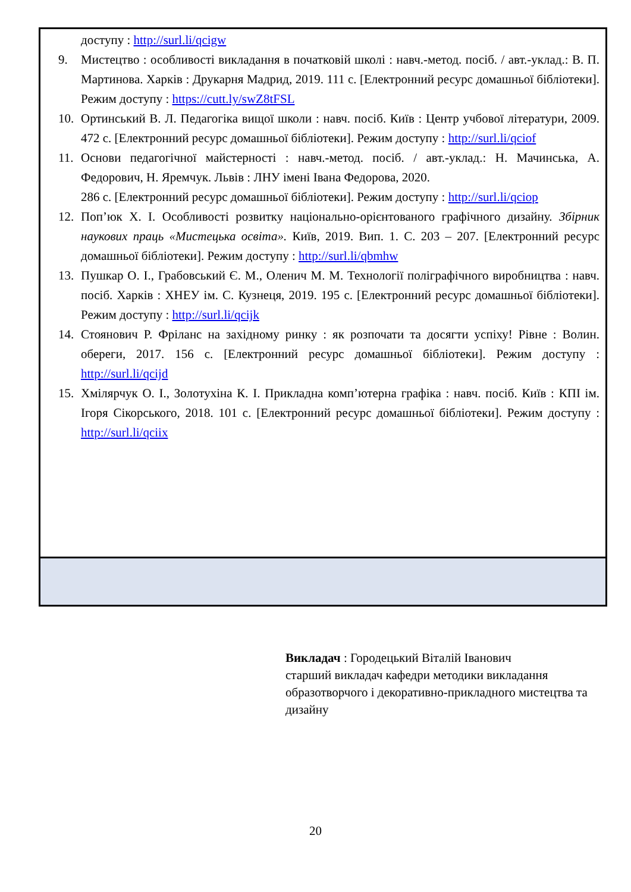| доступу : http://surl.li/qcigw 9. Мистецтво : особливості викладання в початковій школі : навч.-метод. посіб. / авт.-уклад.: В. П. Мартинова. Харків : Друкарня Мадрид, 2019. 111 с. [Електронний ресурс домашньої бібліотеки]. Режим доступу : https://cutt.ly/swZ8tFSL 10. Ортинський В. Л. Педагогіка вищої школи : навч. посіб. Київ : Центр учбової літератури, 2009. 472 с. [Електронний ресурс домашньої бібліотеки]. Режим доступу : http://surl.li/qciof 11. Основи педагогічної майстерності : навч.-метод. посіб. / авт.-уклад.: Н. Мачинська, А. Федорович, Н. Яремчук. Львів : ЛНУ імені Івана Федорова, 2020. 286 с. [Електронний ресурс домашньої бібліотеки]. Режим доступу : http://surl.li/qciop 12. Поп’юк Х. І. Особливості розвитку національно-орієнтованого графічного дизайну. Збірник наукових праць «Мистецька освіта». Київ, 2019. Вип. 1. С. 203 – 207. [Електронний ресурс домашньої бібліотеки]. Режим доступу : http://surl.li/qbmhw 13. Пушкар О. І., Грабовський Є. М., Оленич М. М. Технології поліграфічного виробництва : навч. посіб. Харків : ХНЕУ ім. С. Кузнеця, 2019. 195 с. [Електронний ресурс домашньої бібліотеки]. Режим доступу : http://surl.li/qcijk 14. Стоянович Р. Фріланс на західному ринку : як розпочати та досягти успіху! Рівне : Волин. обереги, 2017. 156 с. [Електронний ресурс домашньої бібліотеки]. Режим доступу : http://surl.li/qcijd 15. Хмілярчук О. І., Золотухіна К. І. Прикладна комп’ютерна графіка : навч. посіб. Київ : КПІ ім. Ігоря Сікорського, 2018. 101 с. [Електронний ресурс домашньої бібліотеки]. Режим доступу : http://surl.li/qciix |
Викладач : Городецький Віталій Іванович
старший викладач кафедри методики викладання образотворчого і декоративно-прикладного мистецтва та дизайну
20